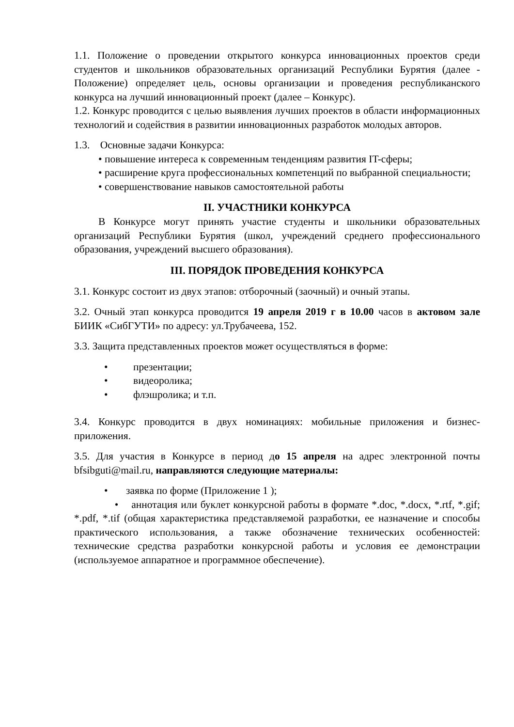1.1. Положение о проведении открытого конкурса инновационных проектов среди студентов и школьников образовательных организаций Республики Бурятия (далее - Положение) определяет цель, основы организации и проведения республиканского конкурса на лучший инновационный проект (далее – Конкурс).
1.2. Конкурс проводится с целью выявления лучших проектов в области информационных технологий и содействия в развитии инновационных разработок молодых авторов.
1.3. Основные задачи Конкурса:
• повышение интереса к современным тенденциям развития IT-сферы;
• расширение круга профессиональных компетенций по выбранной специальности;
• совершенствование навыков самостоятельной работы
II. УЧАСТНИКИ КОНКУРСА
В Конкурсе могут принять участие студенты и школьники образовательных организаций Республики Бурятия (школ, учреждений среднего профессионального образования, учреждений высшего образования).
III. ПОРЯДОК ПРОВЕДЕНИЯ КОНКУРСА
3.1. Конкурс состоит из двух этапов: отборочный (заочный) и очный этапы.
3.2. Очный этап конкурса проводится 19 апреля 2019 г в 10.00 часов в актовом зале БИИК «СибГУТИ» по адресу: ул.Трубачеева, 152.
3.3. Защита представленных проектов может осуществляться в форме:
• презентации;
• видеоролика;
• флэшролика; и т.п.
3.4. Конкурс проводится в двух номинациях: мобильные приложения и бизнес-приложения.
3.5. Для участия в Конкурсе в период до 15 апреля на адрес электронной почты bfsibguti@mail.ru, направляются следующие материалы:
• заявка по форме (Приложение 1 );
• аннотация или буклет конкурсной работы в формате *.doc, *.docx, *.rtf, *.gif; *.pdf, *.tif (общая характеристика представляемой разработки, ее назначение и способы практического использования, а также обозначение технических особенностей: технические средства разработки конкурсной работы и условия ее демонстрации (используемое аппаратное и программное обеспечение).